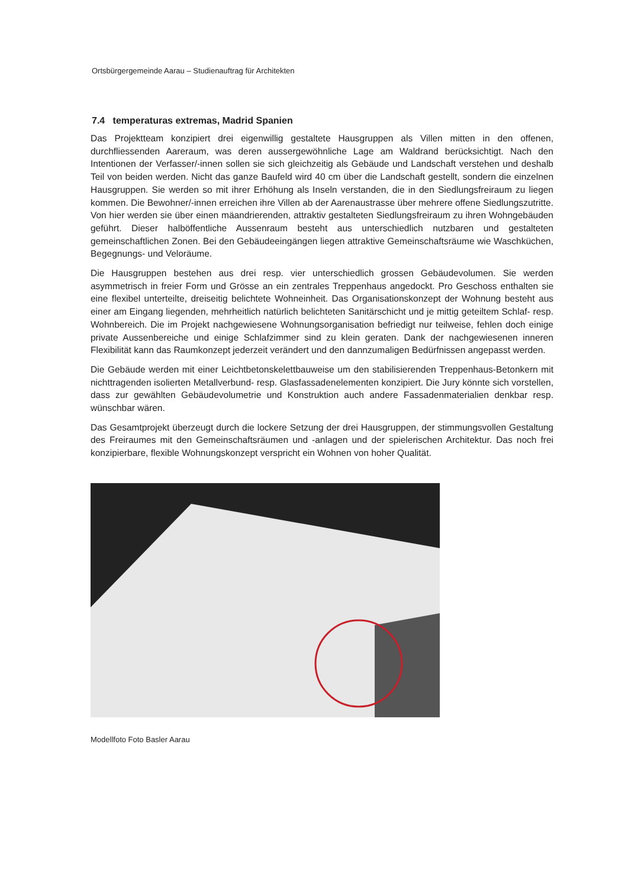Ortsbürgergemeinde Aarau – Studienauftrag für Architekten
7.4 temperaturas extremas, Madrid Spanien
Das Projektteam konzipiert drei eigenwillig gestaltete Hausgruppen als Villen mitten in den offenen, durchfliessenden Aareraum, was deren aussergewöhnliche Lage am Waldrand berücksichtigt. Nach den Intentionen der Verfasser/-innen sollen sie sich gleichzeitig als Gebäude und Landschaft verstehen und deshalb Teil von beiden werden. Nicht das ganze Baufeld wird 40 cm über die Landschaft gestellt, sondern die einzelnen Hausgruppen. Sie werden so mit ihrer Erhöhung als Inseln verstanden, die in den Siedlungsfreiraum zu liegen kommen. Die Bewohner/-innen erreichen ihre Villen ab der Aarenaustrasse über mehrere offene Siedlungszutritte. Von hier werden sie über einen mäandrierenden, attraktiv gestalteten Siedlungsfreiraum zu ihren Wohngebäuden geführt. Dieser halböffentliche Aussenraum besteht aus unterschiedlich nutzbaren und gestalteten gemeinschaftlichen Zonen. Bei den Gebäudeeingängen liegen attraktive Gemeinschaftsräume wie Waschküchen, Begegnungs- und Veloräume.
Die Hausgruppen bestehen aus drei resp. vier unterschiedlich grossen Gebäudevolumen. Sie werden asymmetrisch in freier Form und Grösse an ein zentrales Treppenhaus angedockt. Pro Geschoss enthalten sie eine flexibel unterteilte, dreiseitig belichtete Wohneinheit. Das Organisationskonzept der Wohnung besteht aus einer am Eingang liegenden, mehrheitlich natürlich belichteten Sanitärschicht und je mittig geteiltem Schlaf- resp. Wohnbereich. Die im Projekt nachgewiesene Wohnungsorganisation befriedigt nur teilweise, fehlen doch einige private Aussenbereiche und einige Schlafzimmer sind zu klein geraten. Dank der nachgewiesenen inneren Flexibilität kann das Raumkonzept jederzeit verändert und den dannzumaligen Bedürfnissen angepasst werden.
Die Gebäude werden mit einer Leichtbetonskelettbauweise um den stabilisierenden Treppenhaus-Betonkern mit nichttragenden isolierten Metallverbund- resp. Glasfassadenelementen konzipiert. Die Jury könnte sich vorstellen, dass zur gewählten Gebäudevolumetrie und Konstruktion auch andere Fassadenmaterialien denkbar resp. wünschbar wären.
Das Gesamtprojekt überzeugt durch die lockere Setzung der drei Hausgruppen, der stimmungsvollen Gestaltung des Freiraumes mit den Gemeinschaftsräumen und -anlagen und der spielerischen Architektur. Das noch frei konzipierbare, flexible Wohnungskonzept verspricht ein Wohnen von hoher Qualität.
Modellfoto Foto Basler Aarau